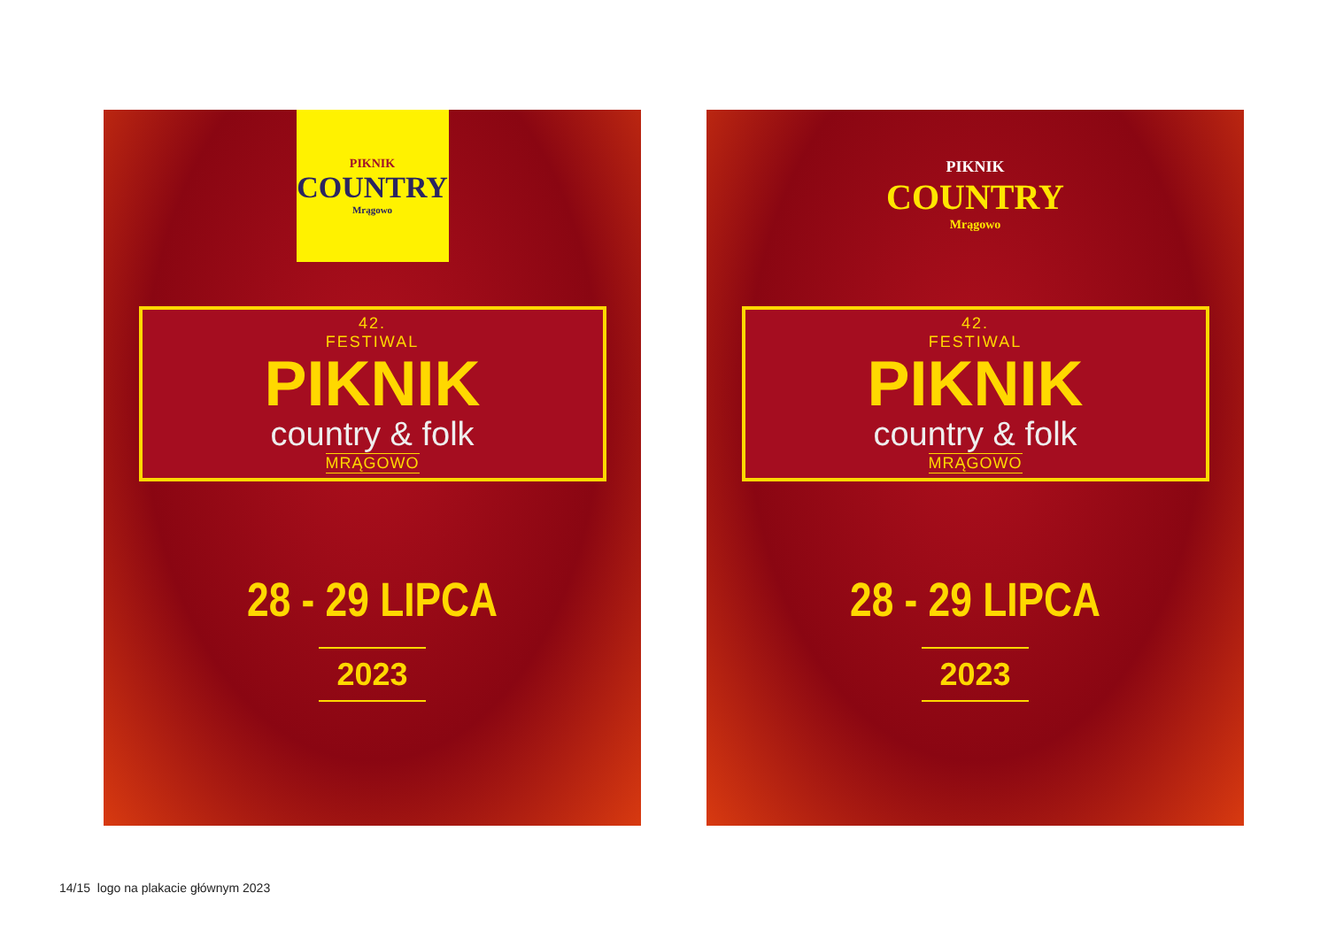PIKNIK
COUNTRY
Mrągowo
42.
FESTIWAL
PIKNIK
country & folk
MRĄGOWO
28 - 29 LIPCA
2023
PIKNIK
COUNTRY
Mrągowo
42.
FESTIWAL
PIKNIK
country & folk
MRĄGOWO
28 - 29 LIPCA
2023
14/15 logo na plakacie głównym 2023